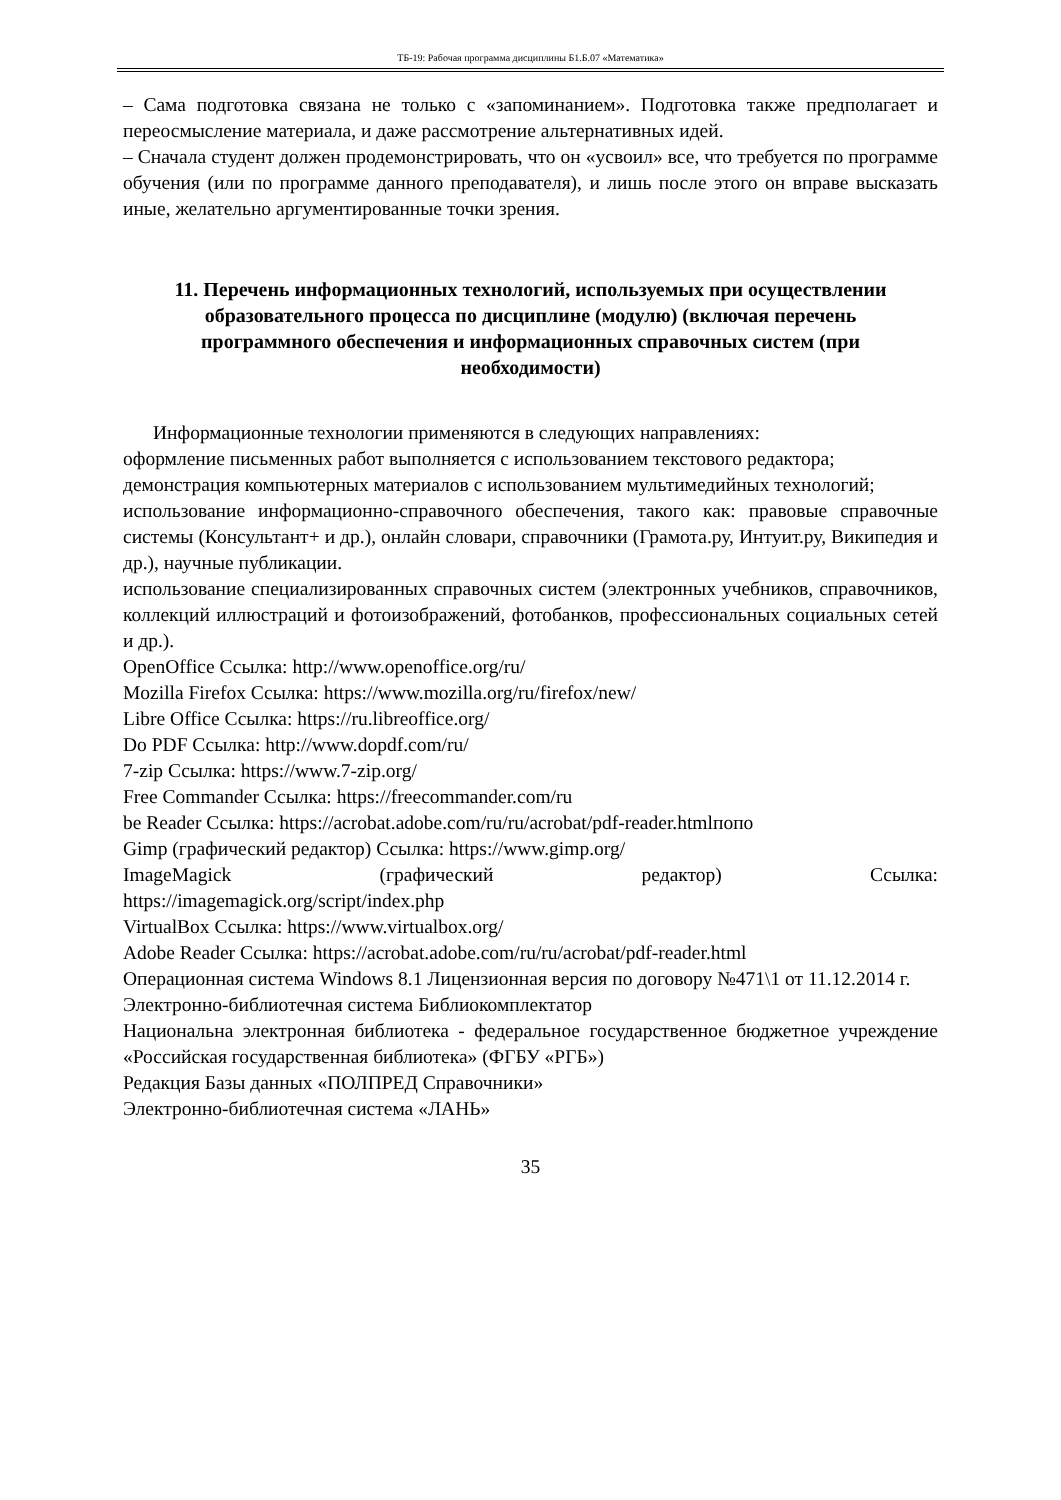ТБ-19: Рабочая программа дисциплины Б1.Б.07 «Математика»
– Сама подготовка связана не только с «запоминанием». Подготовка также предполагает и переосмысление материала, и даже рассмотрение альтернативных идей.
– Сначала студент должен продемонстрировать, что он «усвоил» все, что требуется по программе обучения (или по программе данного преподавателя), и лишь после этого он вправе высказать иные, желательно аргументированные точки зрения.
11. Перечень информационных технологий, используемых при осуществлении образовательного процесса по дисциплине (модулю) (включая перечень программного обеспечения и информационных справочных систем (при необходимости)
Информационные технологии применяются в следующих направлениях:
оформление письменных работ выполняется с использованием текстового редактора;
демонстрация компьютерных материалов с использованием мультимедийных технологий;
использование информационно-справочного обеспечения, такого как: правовые справочные системы (Консультант+ и др.), онлайн словари, справочники (Грамота.ру, Интуит.ру, Википедия и др.), научные публикации.
использование специализированных справочных систем (электронных учебников, справочников, коллекций иллюстраций и фотоизображений, фотобанков, профессиональных социальных сетей и др.).
OpenOffice Ссылка: http://www.openoffice.org/ru/
Mozilla Firefox Ссылка: https://www.mozilla.org/ru/firefox/new/
Libre Office Ссылка: https://ru.libreoffice.org/
Do PDF Ссылка: http://www.dopdf.com/ru/
7-zip Ссылка: https://www.7-zip.org/
Free Commander Ссылка: https://freecommander.com/ru
be Reader Ссылка: https://acrobat.adobe.com/ru/ru/acrobat/pdf-reader.htmlпопо
Gimp (графический редактор) Ссылка: https://www.gimp.org/
ImageMagick (графический редактор) Ссылка:
https://imagemagick.org/script/index.php
VirtualBox Ссылка: https://www.virtualbox.org/
Adobe Reader Ссылка: https://acrobat.adobe.com/ru/ru/acrobat/pdf-reader.html
Операционная система Windows 8.1 Лицензионная версия по договору №471\1 от 11.12.2014 г.
Электронно-библиотечная система Библиокомплектатор
Национальна электронная библиотека - федеральное государственное бюджетное учреждение «Российская государственная библиотека» (ФГБУ «РГБ»)
Редакция Базы данных «ПОЛПРЕД Справочники»
Электронно-библиотечная система «ЛАНЬ»
35